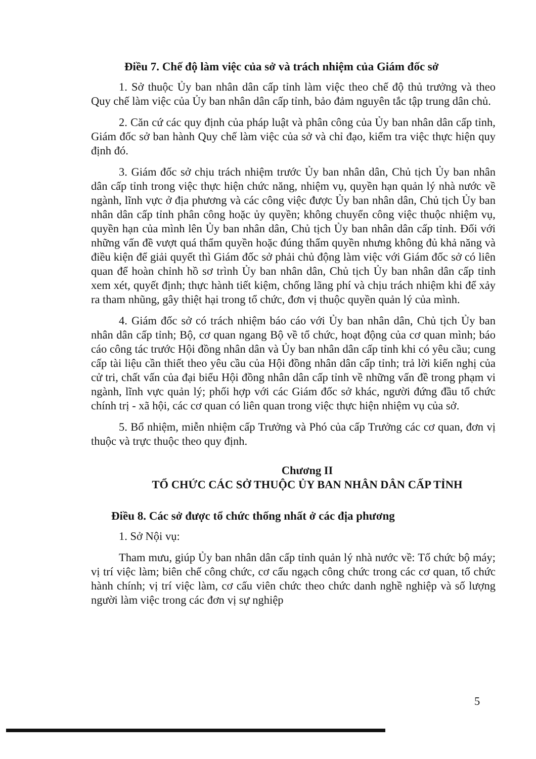Điều 7. Chế độ làm việc của sở và trách nhiệm của Giám đốc sở
1. Sở thuộc Ủy ban nhân dân cấp tỉnh làm việc theo chế độ thủ trưởng và theo Quy chế làm việc của Ủy ban nhân dân cấp tỉnh, bảo đảm nguyên tắc tập trung dân chủ.
2. Căn cứ các quy định của pháp luật và phân công của Ủy ban nhân dân cấp tỉnh, Giám đốc sở ban hành Quy chế làm việc của sở và chỉ đạo, kiểm tra việc thực hiện quy định đó.
3. Giám đốc sở chịu trách nhiệm trước Ủy ban nhân dân, Chủ tịch Ủy ban nhân dân cấp tỉnh trong việc thực hiện chức năng, nhiệm vụ, quyền hạn quản lý nhà nước về ngành, lĩnh vực ở địa phương và các công việc được Ủy ban nhân dân, Chủ tịch Ủy ban nhân dân cấp tỉnh phân công hoặc ủy quyền; không chuyển công việc thuộc nhiệm vụ, quyền hạn của mình lên Ủy ban nhân dân, Chủ tịch Ủy ban nhân dân cấp tỉnh. Đối với những vấn đề vượt quá thẩm quyền hoặc đúng thẩm quyền nhưng không đủ khả năng và điều kiện để giải quyết thì Giám đốc sở phải chủ động làm việc với Giám đốc sở có liên quan để hoàn chỉnh hồ sơ trình Ủy ban nhân dân, Chủ tịch Ủy ban nhân dân cấp tỉnh xem xét, quyết định; thực hành tiết kiệm, chống lãng phí và chịu trách nhiệm khi để xảy ra tham nhũng, gây thiệt hại trong tổ chức, đơn vị thuộc quyền quản lý của mình.
4. Giám đốc sở có trách nhiệm báo cáo với Ủy ban nhân dân, Chủ tịch Ủy ban nhân dân cấp tỉnh; Bộ, cơ quan ngang Bộ về tổ chức, hoạt động của cơ quan mình; báo cáo công tác trước Hội đồng nhân dân và Ủy ban nhân dân cấp tỉnh khi có yêu cầu; cung cấp tài liệu cần thiết theo yêu cầu của Hội đồng nhân dân cấp tỉnh; trả lời kiến nghị của cử tri, chất vấn của đại biểu Hội đồng nhân dân cấp tỉnh về những vấn đề trong phạm vi ngành, lĩnh vực quản lý; phối hợp với các Giám đốc sở khác, người đứng đầu tổ chức chính trị - xã hội, các cơ quan có liên quan trong việc thực hiện nhiệm vụ của sở.
5. Bổ nhiệm, miễn nhiệm cấp Trưởng và Phó của cấp Trưởng các cơ quan, đơn vị thuộc và trực thuộc theo quy định.
Chương II
TỔ CHỨC CÁC SỞ THUỘC ỦY BAN NHÂN DÂN CẤP TỈNH
Điều 8. Các sở được tổ chức thống nhất ở các địa phương
1. Sở Nội vụ:
Tham mưu, giúp Ủy ban nhân dân cấp tỉnh quản lý nhà nước về: Tổ chức bộ máy; vị trí việc làm; biên chế công chức, cơ cấu ngạch công chức trong các cơ quan, tổ chức hành chính; vị trí việc làm, cơ cấu viên chức theo chức danh nghề nghiệp và số lượng người làm việc trong các đơn vị sự nghiệp
5